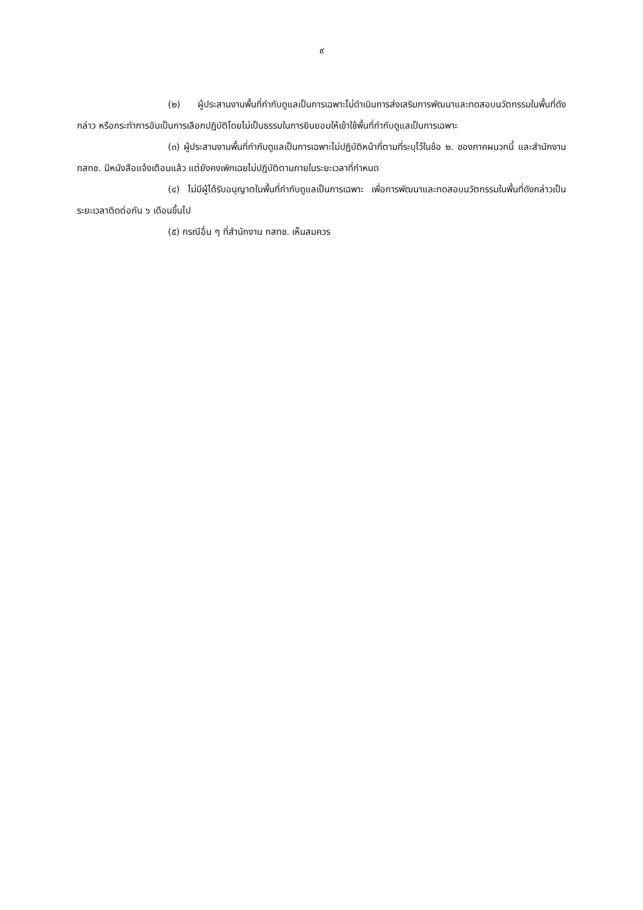๙
(๒) ผู้ประสานงานพื้นที่กำกับดูแลเป็นการเฉพาะไม่ดำเนินการส่งเสริมการพัฒนาและทดสอบนวัตกรรมในพื้นที่ดังกล่าว หรือกระทำการอันเป็นการเลือกปฏิบัติโดยไม่เป็นธรรมในการยินยอมให้เข้าใช้พื้นที่กำกับดูแลเป็นการเฉพาะ
(๓) ผู้ประสานงานพื้นที่กำกับดูแลเป็นการเฉพาะไม่ปฏิบัติหน้าที่ตามที่ระบุไว้ในข้อ ๒. ของภาคผนวกนี้ และสำนักงาน กสทช. มีหนังสือแจ้งเตือนแล้ว แต่ยังคงเพิกเฉยไม่ปฏิบัติตามภายในระยะเวลาที่กำหนด
(๔) ไม่มีผู้ได้รับอนุญาตในพื้นที่กำกับดูแลเป็นการเฉพาะ เพื่อการพัฒนาและทดสอบนวัตกรรมในพื้นที่ดังกล่าวเป็นระยะเวลาติดต่อกัน ๖ เดือนขึ้นไป
(๕) กรณีอื่น ๆ ที่สำนักงาน กสทช. เห็นสมควร